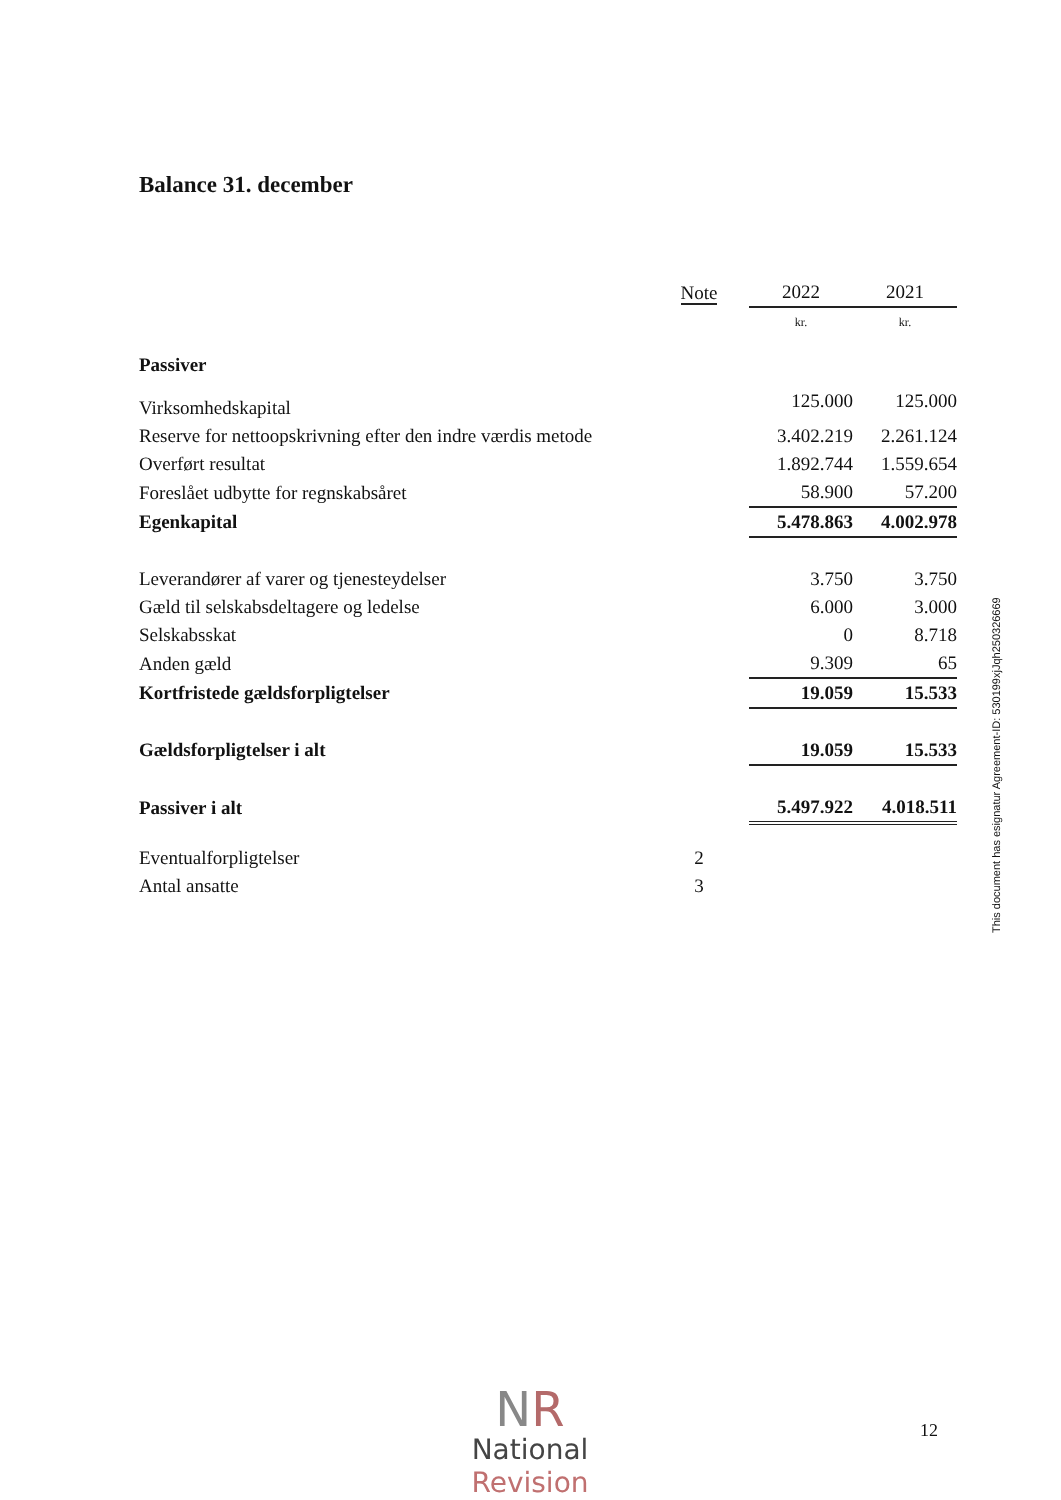Balance 31. december
| | Note | 2022 | | 2021 |
| --- | --- | --- | --- | --- |
| | | kr. | | kr. |
| Passiver | | | | |
| Virksomhedskapital | | 125.000 | | 125.000 |
| Reserve for nettoopskrivning efter den indre værdis metode | | 3.402.219 | | 2.261.124 |
| Overført resultat | | 1.892.744 | | 1.559.654 |
| Foreslået udbytte for regnskabsåret | | 58.900 | | 57.200 |
| Egenkapital | | 5.478.863 | | 4.002.978 |
| Leverandører af varer og tjenesteydelser | | 3.750 | | 3.750 |
| Gæld til selskabsdeltagere og ledelse | | 6.000 | | 3.000 |
| Selskabsskat | | 0 | | 8.718 |
| Anden gæld | | 9.309 | | 65 |
| Kortfristede gældsforpligtelser | | 19.059 | | 15.533 |
| Gældsforpligtelser i alt | | 19.059 | | 15.533 |
| Passiver i alt | | 5.497.922 | | 4.018.511 |
| Eventualforpligtelser | 2 | | | |
| Antal ansatte | 3 | | | |
This document has esignatur Agreement-ID: 530199xjJqh250326669
NR
National Revision
12